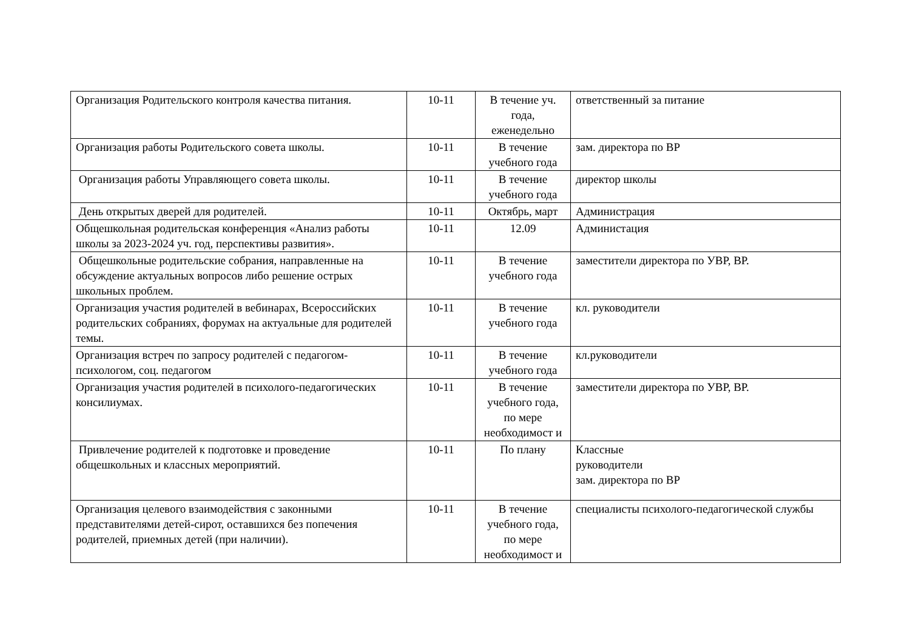| Организация Родительского контроля качества питания. | 10-11 | В течение уч. года, еженедельно | ответственный за питание |
| Организация работы Родительского совета школы. | 10-11 | В течение учебного года | зам. директора по ВР |
| Организация работы Управляющего совета школы. | 10-11 | В течение учебного года | директор школы |
| День открытых дверей для родителей. | 10-11 | Октябрь, март | Администрация |
| Общешкольная родительская конференция «Анализ работы школы за 2023-2024 уч. год, перспективы развития». | 10-11 | 12.09 | Администация |
| Общешкольные родительские собрания, направленные на обсуждение актуальных вопросов либо решение острых школьных проблем. | 10-11 | В течение учебного года | заместители директора по УВР, ВР. |
| Организация участия родителей в вебинарах, Всероссийских родительских собраниях, форумах на актуальные для родителей темы. | 10-11 | В течение учебного года | кл. руководители |
| Организация встреч по запросу родителей с педагогом-психологом, соц. педагогом | 10-11 | В течение учебного года | кл.руководители |
| Организация участия родителей в психолого-педагогических консилиумах. | 10-11 | В течение учебного года, по мере необходимост и | заместители директора по УВР, ВР. |
| Привлечение родителей к подготовке и проведение общешкольных и классных мероприятий. | 10-11 | По плану | Классные руководители зам. директора по ВР |
| Организация целевого взаимодействия с законными представителями детей-сирот, оставшихся без попечения родителей, приемных детей (при наличии). | 10-11 | В течение учебного года, по мере необходимост и | специалисты психолого-педагогической службы |